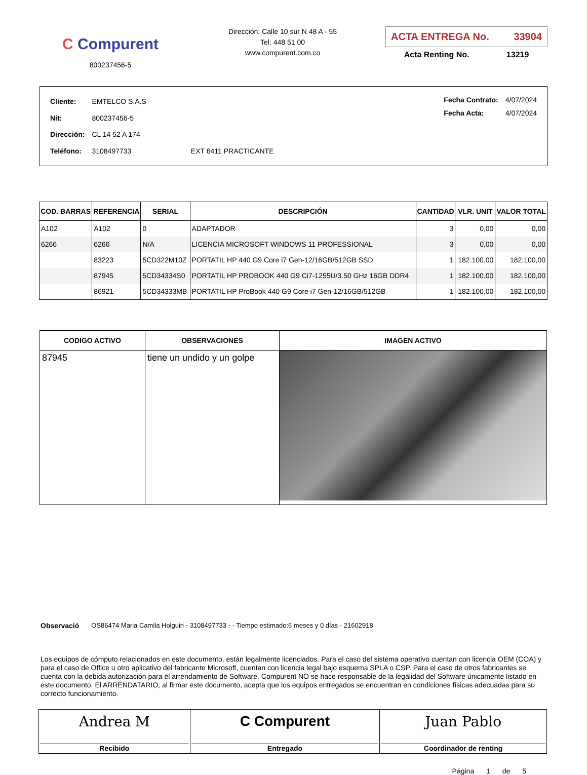C Compurent
800237456-5
Dirección: Calle 10 sur N 48 A - 55
Tel: 448 51 00
www.compurent.com.co
ACTA ENTREGA No. 33904
Acta Renting No. 13219
| Cliente: | EMTELCO S.A.S | |
| Nit: | 800237456-5 | |
| Dirección: | CL 14 52 A 174 | |
| Teléfono: | 3108497733 | EXT 6411 PRACTICANTE |
| Fecha Contrato: | 4/07/2024 |
| Fecha Acta: | 4/07/2024 |
| COD. BARRAS | REFERENCIA | SERIAL | DESCRIPCIÓN | CANTIDAD | VLR. UNIT | VALOR TOTAL |
| --- | --- | --- | --- | --- | --- | --- |
| A102 | A102 | 0 | ADAPTADOR | 3 | 0,00 | 0,00 |
| 6266 | 6266 | N/A | LICENCIA MICROSOFT WINDOWS 11 PROFESSIONAL | 3 | 0,00 | 0,00 |
| | 83223 | 5CD322M10Z | PORTATIL HP 440 G9 Core i7 Gen-12/16GB/512GB SSD | 1 | 182.100,00 | 182.100,00 |
| | 87945 | 5CD34334S0 | PORTATIL HP PROBOOK 440 G9 Ci7-1255U/3.50 GHz 16GB DDR4 | 1 | 182.100,00 | 182.100,00 |
| | 86921 | 5CD34333MB | PORTATIL HP ProBook 440 G9 Core i7 Gen-12/16GB/512GB | 1 | 182.100,00 | 182.100,00 |
| CODIGO ACTIVO | OBSERVACIONES | IMAGEN ACTIVO |
| --- | --- | --- |
| 87945 | tiene un undido y un golpe | |
Observació OS86474 Maria Camila Holguin - 3108497733 - - Tiempo estimado:6 meses y 0 días - 21602918
Los equipos de cómputo relacionados en este documento, están legalmente licenciados. Para el caso del sistema operativo cuentan con licencia OEM (COA) y para el caso de Office u otro aplicativo del fabricante Microsoft, cuentan con licencia legal bajo esquema SPLA o CSP. Para el caso de otros fabricantes se cuenta con la debida autorización para el arrendamiento de Software. Compurent NO se hace responsable de la legalidad del Software únicamente listado en este documento. El ARRENDATARIO, al firmar este documento, acepta que los equipos entregados se encuentran en condiciones físicas adecuadas para su correcto funcionamiento.
| Andrea M Recibido | C Compurent Entregado | Juan Pablo Coordinador de renting |
Página 1 de 5